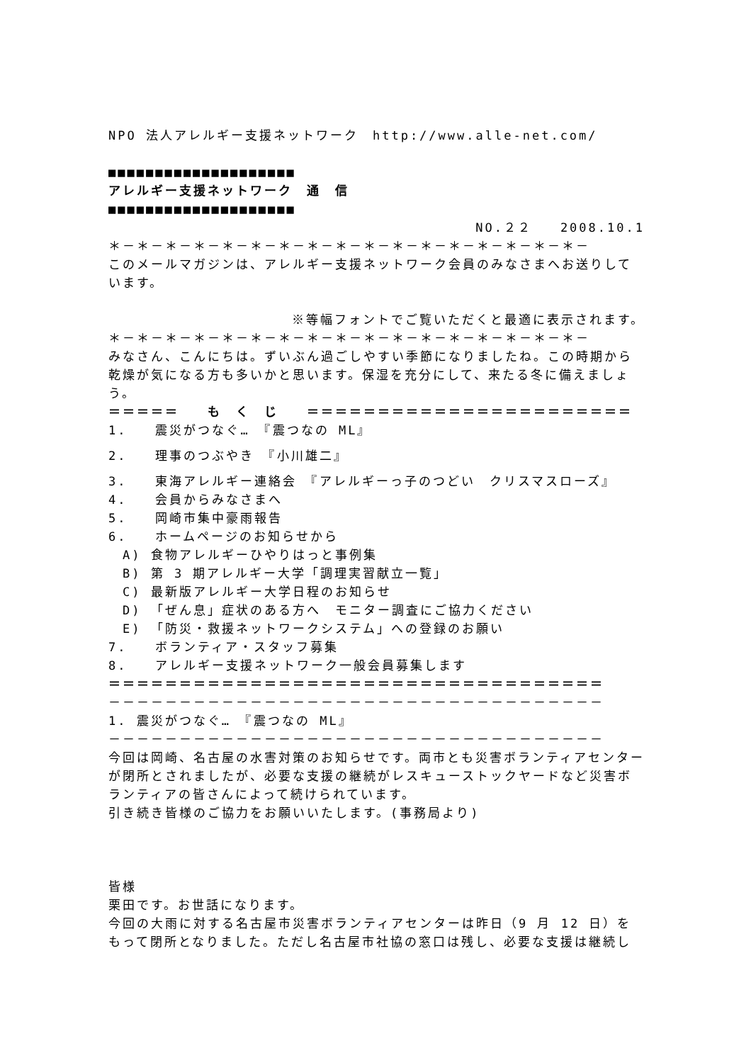NPO 法人アレルギー支援ネットワーク　http://www.alle-net.com/
■■■■■■■■■■■■■■■■■■■■
アレルギー支援ネットワーク　通　信
■■■■■■■■■■■■■■■■■■■■
NO.２２　　2008.10.1
＊－＊－＊－＊－＊－＊－＊－＊－＊－＊－＊－＊－＊－＊－＊－＊－＊－
このメールマガジンは、アレルギー支援ネットワーク会員のみなさまへお送りしています。
※等幅フォントでご覧いただくと最適に表示されます。
＊－＊－＊－＊－＊－＊－＊－＊－＊－＊－＊－＊－＊－＊－＊－＊－＊－
みなさん、こんにちは。ずいぶん過ごしやすい季節になりましたね。この時期から乾燥が気になる方も多いかと思います。保湿を充分にして、来たる冬に備えましょう。
＝＝＝＝＝　　も　く　じ　　＝＝＝＝＝＝＝＝＝＝＝＝＝＝＝＝＝＝＝＝＝＝＝
1.　　震災がつなぐ…　『震つなの ML』
2.　　理事のつぶやき　『小川雄二』
3.　　東海アレルギー連絡会　『アレルギーっ子のつどい　クリスマスローズ』
4.　　会員からみなさまへ
5.　　岡崎市集中豪雨報告
6.　　ホームページのお知らせから
　A) 食物アレルギーひやりはっと事例集
　B) 第 3 期アレルギー大学「調理実習献立一覧」
　C) 最新版アレルギー大学日程のお知らせ
　D) 「ぜん息」症状のある方へ　モニター調査にご協力ください
　E) 「防災・救援ネットワークシステム」への登録のお願い
7.　　ボランティア・スタッフ募集
8.　　アレルギー支援ネットワーク一般会員募集します
＝＝＝＝＝＝＝＝＝＝＝＝＝＝＝＝＝＝＝＝＝＝＝＝＝＝＝＝＝＝＝＝＝＝＝
－－－－－－－－－－－－－－－－－－－－－－－－－－－－－－－－－－－
1. 震災がつなぐ…　『震つなの ML』
－－－－－－－－－－－－－－－－－－－－－－－－－－－－－－－－－－－
今回は岡崎、名古屋の水害対策のお知らせです。両市とも災害ボランティアセンターが閉所とされましたが、必要な支援の継続がレスキューストックヤードなど災害ボランティアの皆さんによって続けられています。
引き続き皆様のご協力をお願いいたします。(事務局より)
皆様
栗田です。お世話になります。
今回の大雨に対する名古屋市災害ボランティアセンターは昨日（9 月 12 日）をもって閉所となりました。ただし名古屋市社協の窓口は残し、必要な支援は継続し